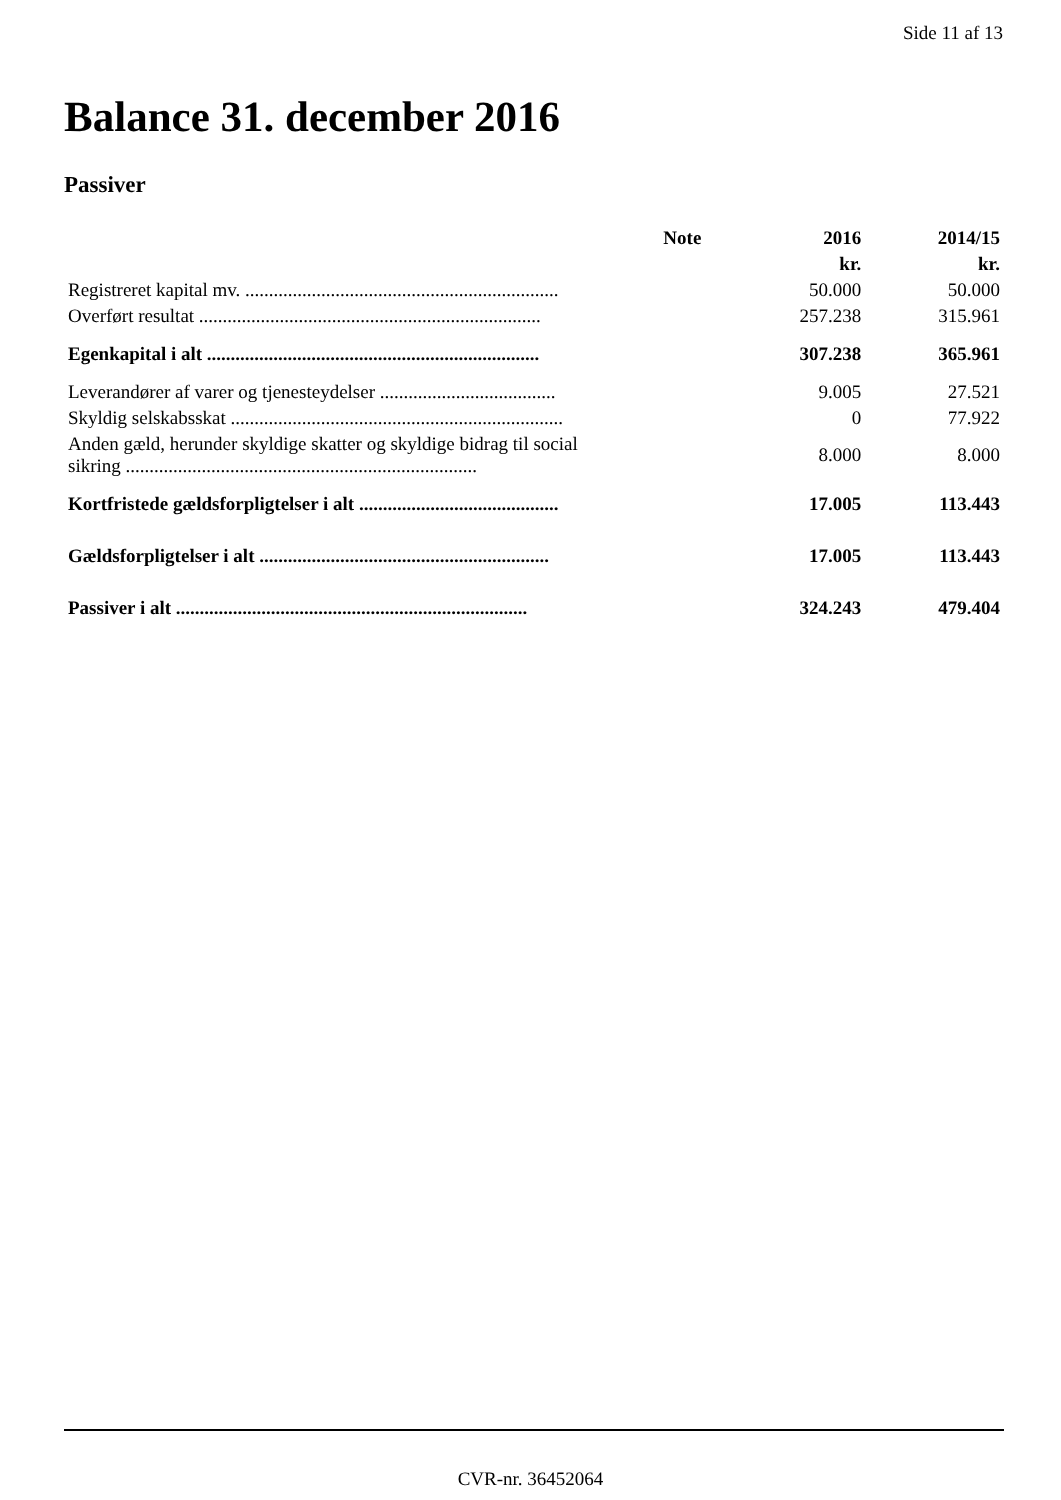Side 11 af 13
Balance 31. december 2016
Passiver
| | Note | 2016 | 2014/15 |
| --- | --- | --- | --- |
| | | kr. | kr. |
| Registreret kapital mv. .................................................................. | | 50.000 | 50.000 |
| Overført resultat ........................................................................ | | 257.238 | 315.961 |
| Egenkapital i alt ...................................................................... | | 307.238 | 365.961 |
| Leverandører af varer og tjenesteydelser ..................................... | | 9.005 | 27.521 |
| Skyldig selskabsskat ...................................................................... | | 0 | 77.922 |
| Anden gæld, herunder skyldige skatter og skyldige bidrag til social sikring .......................................................................... | | 8.000 | 8.000 |
| Kortfristede gældsforpligtelser i alt .......................................... | | 17.005 | 113.443 |
| Gældsforpligtelser i alt ............................................................. | | 17.005 | 113.443 |
| Passiver i alt .......................................................................... | | 324.243 | 479.404 |
CVR-nr. 36452064